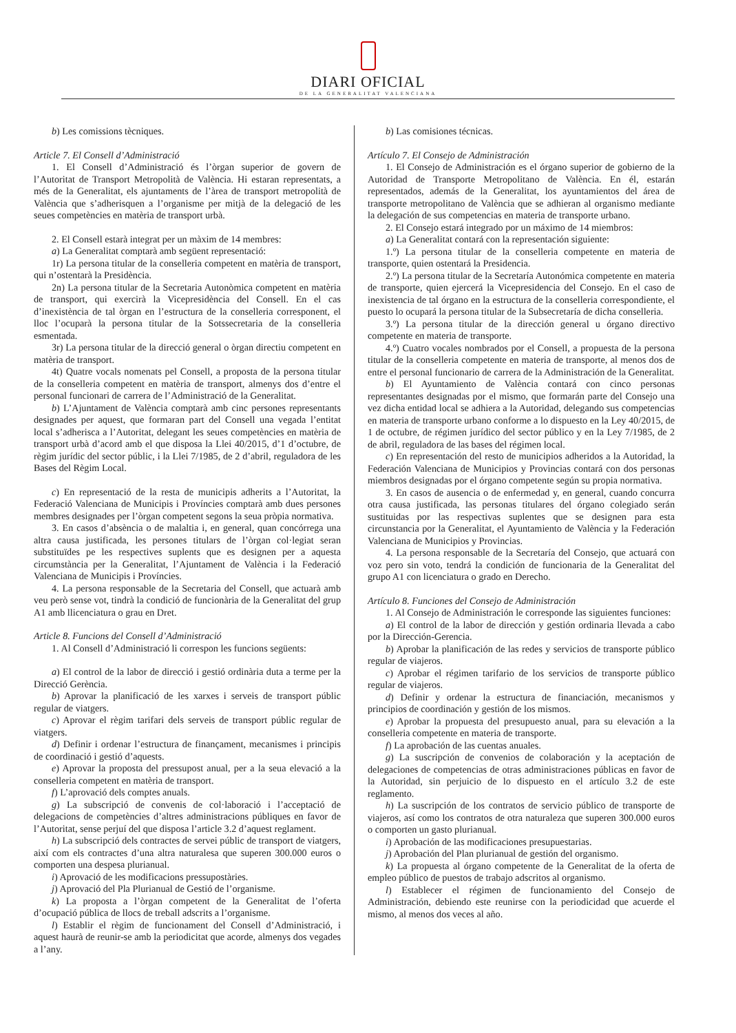DIARI OFICIAL
DE LA GENERALITAT VALENCIANA
b) Les comissions tècniques.
Article 7. El Consell d’Administració
1. El Consell d’Administració és l’òrgan superior de govern de l’Autoritat de Transport Metropolità de València. Hi estaran representats, a més de la Generalitat, els ajuntaments de l’àrea de transport metropolità de València que s’adherisquen a l’organisme per mitjà de la delegació de les seues competències en matèria de transport urbà.
2. El Consell estarà integrat per un màxim de 14 membres:
a) La Generalitat comptarà amb següent representació:
1r) La persona titular de la conselleria competent en matèria de transport, qui n’ostentarà la Presidència.
2n) La persona titular de la Secretaria Autonòmica competent en matèria de transport, qui exercirà la Vicepresidència del Consell. En el cas d’inexistència de tal òrgan en l’estructura de la conselleria corresponent, el lloc l’ocuparà la persona titular de la Sotssecretaria de la conselleria esmentada.
3r) La persona titular de la direcció general o òrgan directiu competent en matèria de transport.
4t) Quatre vocals nomenats pel Consell, a proposta de la persona titular de la conselleria competent en matèria de transport, almenys dos d’entre el personal funcionari de carrera de l’Administració de la Generalitat.
b) L’Ajuntament de València comptarà amb cinc persones representants designades per aquest, que formaran part del Consell una vegada l’entitat local s’adherisca a l’Autoritat, delegant les seues competències en matèria de transport urbà d’acord amb el que disposa la Llei 40/2015, d’1 d’octubre, de règim jurídic del sector públic, i la Llei 7/1985, de 2 d’abril, reguladora de les Bases del Règim Local.
c) En representació de la resta de municipis adherits a l’Autoritat, la Federació Valenciana de Municipis i Províncies comptarà amb dues persones membres designades per l’òrgan competent segons la seua pròpia normativa.
3. En casos d’absència o de malaltia i, en general, quan concórrega una altra causa justificada, les persones titulars de l’òrgan col·legiat seran substituïdes pe les respectives suplents que es designen per a aquesta circumstància per la Generalitat, l’Ajuntament de València i la Federació Valenciana de Municipis i Províncies.
4. La persona responsable de la Secretaria del Consell, que actuarà amb veu però sense vot, tindrà la condició de funcionària de la Generalitat del grup A1 amb llicenciatura o grau en Dret.
Article 8. Funcions del Consell d’Administració
1. Al Consell d’Administració li correspon les funcions següents:
a) El control de la labor de direcció i gestió ordinària duta a terme per la Direcció Gerència.
b) Aprovar la planificació de les xarxes i serveis de transport públic regular de viatgers.
c) Aprovar el règim tarifari dels serveis de transport públic regular de viatgers.
d) Definir i ordenar l’estructura de finançament, mecanismes i principis de coordinació i gestió d’aquests.
e) Aprovar la proposta del pressupost anual, per a la seua elevació a la conselleria competent en matèria de transport.
f) L’aprovació dels comptes anuals.
g) La subscripció de convenis de col·laboració i l’acceptació de delegacions de competències d’altres administracions públiques en favor de l’Autoritat, sense perjuí del que disposa l’article 3.2 d’aquest reglament.
h) La subscripció dels contractes de servei públic de transport de viatgers, així com els contractes d’una altra naturalesa que superen 300.000 euros o comporten una despesa plurianual.
i) Aprovació de les modificacions pressupostàries.
j) Aprovació del Pla Plurianual de Gestió de l’organisme.
k) La proposta a l’òrgan competent de la Generalitat de l’oferta d’ocupació pública de llocs de treball adscrits a l’organisme.
l) Establir el règim de funcionament del Consell d’Administració, i aquest haurà de reunir-se amb la periodicitat que acorde, almenys dos vegades a l’any.
b) Las comisiones técnicas.
Artículo 7. El Consejo de Administración
1. El Consejo de Administración es el órgano superior de gobierno de la Autoridad de Transporte Metropolitano de València. En él, estarán representados, además de la Generalitat, los ayuntamientos del área de transporte metropolitano de València que se adhieran al organismo mediante la delegación de sus competencias en materia de transporte urbano.
2. El Consejo estará integrado por un máximo de 14 miembros:
a) La Generalitat contará con la representación siguiente:
1.º) La persona titular de la conselleria competente en materia de transporte, quien ostentará la Presidencia.
2.º) La persona titular de la Secretaría Autonómica competente en materia de transporte, quien ejercerá la Vicepresidencia del Consejo. En el caso de inexistencia de tal órgano en la estructura de la conselleria correspondiente, el puesto lo ocupará la persona titular de la Subsecretaría de dicha conselleria.
3.º) La persona titular de la dirección general u órgano directivo competente en materia de transporte.
4.º) Cuatro vocales nombrados por el Consell, a propuesta de la persona titular de la conselleria competente en materia de transporte, al menos dos de entre el personal funcionario de carrera de la Administración de la Generalitat.
b) El Ayuntamiento de València contará con cinco personas representantes designadas por el mismo, que formarán parte del Consejo una vez dicha entidad local se adhiera a la Autoridad, delegando sus competencias en materia de transporte urbano conforme a lo dispuesto en la Ley 40/2015, de 1 de octubre, de régimen jurídico del sector público y en la Ley 7/1985, de 2 de abril, reguladora de las bases del régimen local.
c) En representación del resto de municipios adheridos a la Autoridad, la Federación Valenciana de Municipios y Provincias contará con dos personas miembros designadas por el órgano competente según su propia normativa.
3. En casos de ausencia o de enfermedad y, en general, cuando concurra otra causa justificada, las personas titulares del órgano colegiado serán sustituidas por las respectivas suplentes que se designen para esta circunstancia por la Generalitat, el Ayuntamiento de València y la Federación Valenciana de Municipios y Provincias.
4. La persona responsable de la Secretaría del Consejo, que actuará con voz pero sin voto, tendrá la condición de funcionaria de la Generalitat del grupo A1 con licenciatura o grado en Derecho.
Artículo 8. Funciones del Consejo de Administración
1. Al Consejo de Administración le corresponde las siguientes funciones:
a) El control de la labor de dirección y gestión ordinaria llevada a cabo por la Dirección-Gerencia.
b) Aprobar la planificación de las redes y servicios de transporte público regular de viajeros.
c) Aprobar el régimen tarifario de los servicios de transporte público regular de viajeros.
d) Definir y ordenar la estructura de financiación, mecanismos y principios de coordinación y gestión de los mismos.
e) Aprobar la propuesta del presupuesto anual, para su elevación a la conselleria competente en materia de transporte.
f) La aprobación de las cuentas anuales.
g) La suscripción de convenios de colaboración y la aceptación de delegaciones de competencias de otras administraciones públicas en favor de la Autoridad, sin perjuicio de lo dispuesto en el artículo 3.2 de este reglamento.
h) La suscripción de los contratos de servicio público de transporte de viajeros, así como los contratos de otra naturaleza que superen 300.000 euros o comporten un gasto plurianual.
i) Aprobación de las modificaciones presupuestarias.
j) Aprobación del Plan plurianual de gestión del organismo.
k) La propuesta al órgano competente de la Generalitat de la oferta de empleo público de puestos de trabajo adscritos al organismo.
l) Establecer el régimen de funcionamiento del Consejo de Administración, debiendo este reunirse con la periodicidad que acuerde el mismo, al menos dos veces al año.